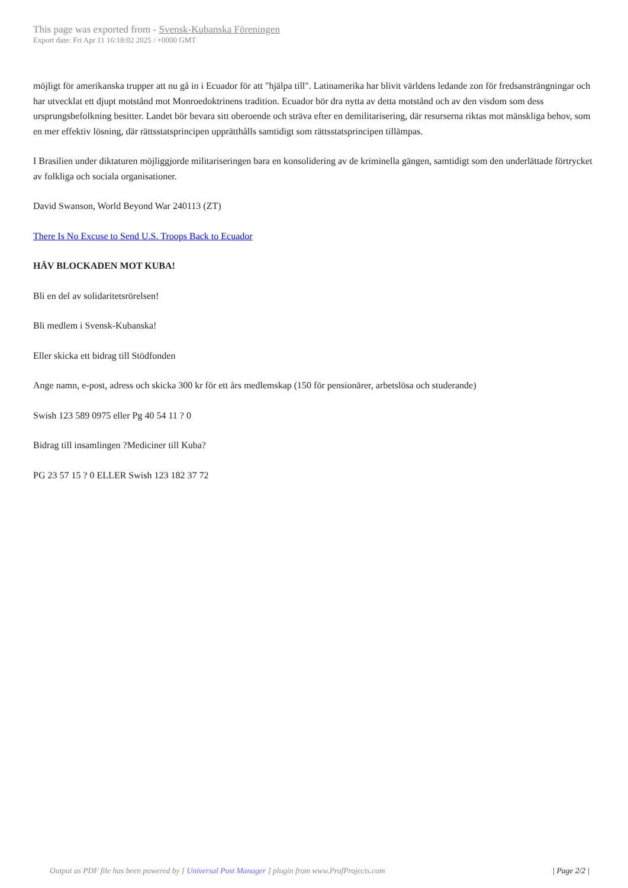This page was exported from - Svensk-Kubanska Föreningen
Export date: Fri Apr 11 16:18:02 2025 / +0000 GMT
möjligt för amerikanska trupper att nu gå in i Ecuador för att "hjälpa till". Latinamerika har blivit världens ledande zon för fredsansträngningar och har utvecklat ett djupt motstånd mot Monroedoktrinens tradition. Ecuador bör dra nytta av detta motstånd och av den visdom som dess ursprungsbefolkning besitter. Landet bör bevara sitt oberoende och sträva efter en demilitarisering, där resurserna riktas mot mänskliga behov, som en mer effektiv lösning, där rättsstatsprincipen upprätthålls samtidigt som rättsstatsprincipen tillämpas.
I Brasilien under diktaturen möjliggjorde militariseringen bara en konsolidering av de kriminella gängen, samtidigt som den underlättade förtrycket av folkliga och sociala organisationer.
David Swanson, World Beyond War 240113 (ZT)
There Is No Excuse to Send U.S. Troops Back to Ecuador
HÄV BLOCKADEN MOT KUBA!
Bli en del av solidaritetsrörelsen!
Bli medlem i Svensk-Kubanska!
Eller skicka ett bidrag till Stödfonden
Ange namn, e-post, adress och skicka 300 kr för ett års medlemskap (150 för pensionärer, arbetslösa och studerande)
Swish 123 589 0975 eller Pg 40 54 11 ? 0
Bidrag till insamlingen ?Mediciner till Kuba?
PG 23 57 15 ? 0 ELLER Swish 123 182 37 72
Output as PDF file has been powered by [ Universal Post Manager ] plugin from www.ProfProjects.com
| Page 2/2 |